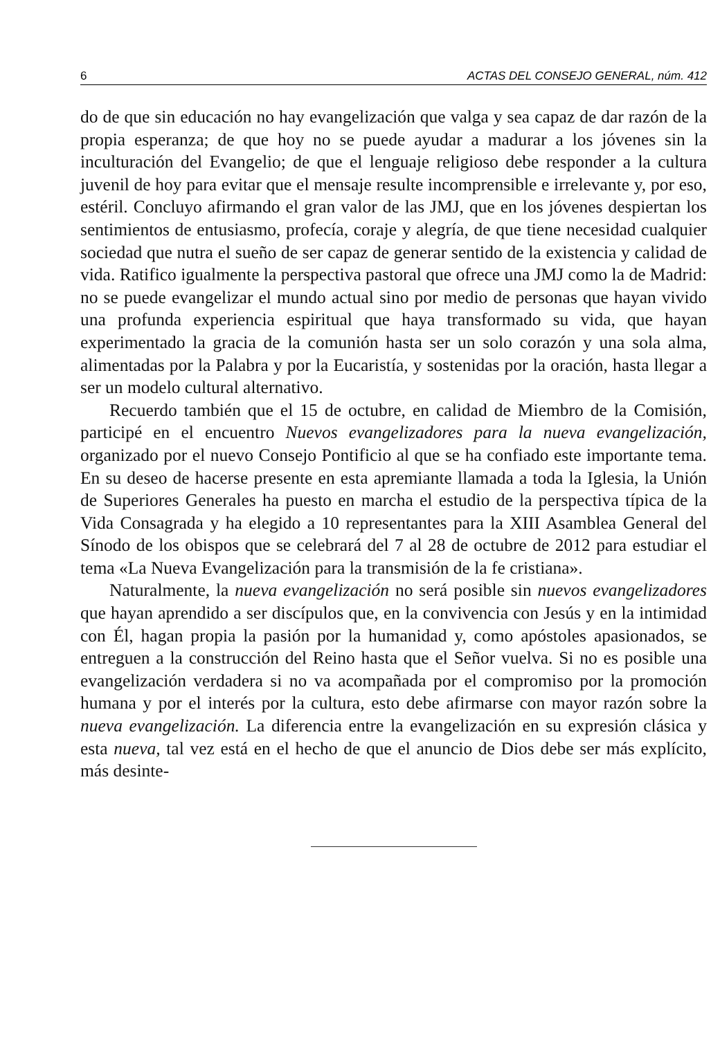6 ACTAS DEL CONSEJO GENERAL, núm. 412
do de que sin educación no hay evangelización que valga y sea capaz de dar razón de la propia esperanza; de que hoy no se puede ayudar a madurar a los jóvenes sin la inculturación del Evangelio; de que el lenguaje religioso debe responder a la cultura juvenil de hoy para evitar que el mensaje resulte incomprensible e irrelevante y, por eso, estéril. Concluyo afirmando el gran valor de las JMJ, que en los jóvenes despiertan los sentimientos de entusiasmo, profecía, coraje y alegría, de que tiene necesidad cualquier sociedad que nutra el sueño de ser capaz de generar sentido de la existencia y calidad de vida. Ratifico igualmente la perspectiva pastoral que ofrece una JMJ como la de Madrid: no se puede evangelizar el mundo actual sino por medio de personas que hayan vivido una profunda experiencia espiritual que haya transformado su vida, que hayan experimentado la gracia de la comunión hasta ser un solo corazón y una sola alma, alimentadas por la Palabra y por la Eucaristía, y sostenidas por la oración, hasta llegar a ser un modelo cultural alternativo.
Recuerdo también que el 15 de octubre, en calidad de Miembro de la Comisión, participé en el encuentro Nuevos evangelizadores para la nueva evangelización, organizado por el nuevo Consejo Pontificio al que se ha confiado este importante tema. En su deseo de hacerse presente en esta apremiante llamada a toda la Iglesia, la Unión de Superiores Generales ha puesto en marcha el estudio de la perspectiva típica de la Vida Consagrada y ha elegido a 10 representantes para la XIII Asamblea General del Sínodo de los obispos que se celebrará del 7 al 28 de octubre de 2012 para estudiar el tema «La Nueva Evangelización para la transmisión de la fe cristiana».
Naturalmente, la nueva evangelización no será posible sin nuevos evangelizadores que hayan aprendido a ser discípulos que, en la convivencia con Jesús y en la intimidad con Él, hagan propia la pasión por la humanidad y, como apóstoles apasionados, se entreguen a la construcción del Reino hasta que el Señor vuelva. Si no es posible una evangelización verdadera si no va acompañada por el compromiso por la promoción humana y por el interés por la cultura, esto debe afirmarse con mayor razón sobre la nueva evangelización. La diferencia entre la evangelización en su expresión clásica y esta nueva, tal vez está en el hecho de que el anuncio de Dios debe ser más explícito, más desinte-